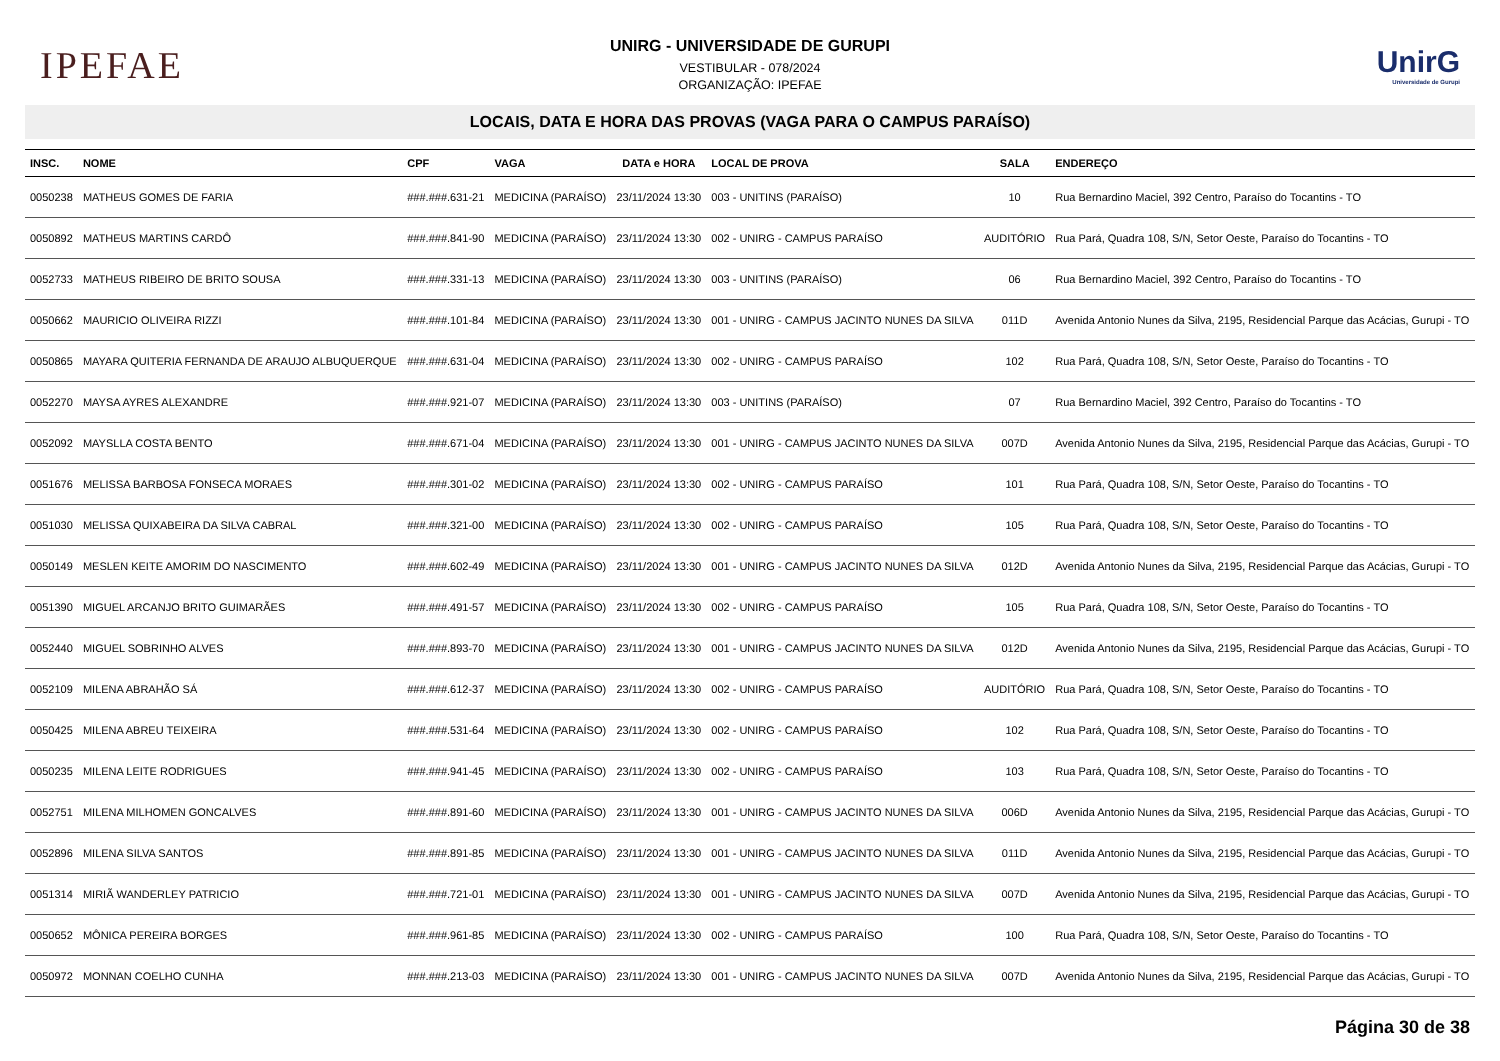IPEFAE
UNIRG - UNIVERSIDADE DE GURUPI
VESTIBULAR - 078/2024
ORGANIZAÇÃO: IPEFAE
UnirG
Universidade de Gurupi
LOCAIS, DATA E HORA DAS PROVAS (VAGA PARA O CAMPUS PARAÍSO)
| INSC. | NOME | CPF | VAGA | DATA e HORA | LOCAL DE PROVA | SALA | ENDEREÇO |
| --- | --- | --- | --- | --- | --- | --- | --- |
| 0050238 | MATHEUS GOMES DE FARIA | ###.###.631-21 | MEDICINA (PARAÍSO) | 23/11/2024 13:30 | 003 - UNITINS (PARAÍSO) | 10 | Rua Bernardino Maciel, 392 Centro, Paraíso do Tocantins - TO |
| 0050892 | MATHEUS MARTINS CARDÔ | ###.###.841-90 | MEDICINA (PARAÍSO) | 23/11/2024 13:30 | 002 - UNIRG - CAMPUS PARAÍSO | AUDITÓRIO | Rua Pará, Quadra 108, S/N, Setor Oeste, Paraíso do Tocantins - TO |
| 0052733 | MATHEUS RIBEIRO DE BRITO SOUSA | ###.###.331-13 | MEDICINA (PARAÍSO) | 23/11/2024 13:30 | 003 - UNITINS (PARAÍSO) | 06 | Rua Bernardino Maciel, 392 Centro, Paraíso do Tocantins - TO |
| 0050662 | MAURICIO OLIVEIRA RIZZI | ###.###.101-84 | MEDICINA (PARAÍSO) | 23/11/2024 13:30 | 001 - UNIRG - CAMPUS JACINTO NUNES DA SILVA | 011D | Avenida Antonio Nunes da Silva, 2195, Residencial Parque das Acácias, Gurupi - TO |
| 0050865 | MAYARA QUITERIA FERNANDA DE ARAUJO ALBUQUERQUE | ###.###.631-04 | MEDICINA (PARAÍSO) | 23/11/2024 13:30 | 002 - UNIRG - CAMPUS PARAÍSO | 102 | Rua Pará, Quadra 108, S/N, Setor Oeste, Paraíso do Tocantins - TO |
| 0052270 | MAYSA AYRES ALEXANDRE | ###.###.921-07 | MEDICINA (PARAÍSO) | 23/11/2024 13:30 | 003 - UNITINS (PARAÍSO) | 07 | Rua Bernardino Maciel, 392 Centro, Paraíso do Tocantins - TO |
| 0052092 | MAYSLLA COSTA BENTO | ###.###.671-04 | MEDICINA (PARAÍSO) | 23/11/2024 13:30 | 001 - UNIRG - CAMPUS JACINTO NUNES DA SILVA | 007D | Avenida Antonio Nunes da Silva, 2195, Residencial Parque das Acácias, Gurupi - TO |
| 0051676 | MELISSA BARBOSA FONSECA MORAES | ###.###.301-02 | MEDICINA (PARAÍSO) | 23/11/2024 13:30 | 002 - UNIRG - CAMPUS PARAÍSO | 101 | Rua Pará, Quadra 108, S/N, Setor Oeste, Paraíso do Tocantins - TO |
| 0051030 | MELISSA QUIXABEIRA DA SILVA CABRAL | ###.###.321-00 | MEDICINA (PARAÍSO) | 23/11/2024 13:30 | 002 - UNIRG - CAMPUS PARAÍSO | 105 | Rua Pará, Quadra 108, S/N, Setor Oeste, Paraíso do Tocantins - TO |
| 0050149 | MESLEN KEITE AMORIM DO NASCIMENTO | ###.###.602-49 | MEDICINA (PARAÍSO) | 23/11/2024 13:30 | 001 - UNIRG - CAMPUS JACINTO NUNES DA SILVA | 012D | Avenida Antonio Nunes da Silva, 2195, Residencial Parque das Acácias, Gurupi - TO |
| 0051390 | MIGUEL ARCANJO BRITO GUIMARÃES | ###.###.491-57 | MEDICINA (PARAÍSO) | 23/11/2024 13:30 | 002 - UNIRG - CAMPUS PARAÍSO | 105 | Rua Pará, Quadra 108, S/N, Setor Oeste, Paraíso do Tocantins - TO |
| 0052440 | MIGUEL SOBRINHO ALVES | ###.###.893-70 | MEDICINA (PARAÍSO) | 23/11/2024 13:30 | 001 - UNIRG - CAMPUS JACINTO NUNES DA SILVA | 012D | Avenida Antonio Nunes da Silva, 2195, Residencial Parque das Acácias, Gurupi - TO |
| 0052109 | MILENA ABRAHÃO SÁ | ###.###.612-37 | MEDICINA (PARAÍSO) | 23/11/2024 13:30 | 002 - UNIRG - CAMPUS PARAÍSO | AUDITÓRIO | Rua Pará, Quadra 108, S/N, Setor Oeste, Paraíso do Tocantins - TO |
| 0050425 | MILENA ABREU TEIXEIRA | ###.###.531-64 | MEDICINA (PARAÍSO) | 23/11/2024 13:30 | 002 - UNIRG - CAMPUS PARAÍSO | 102 | Rua Pará, Quadra 108, S/N, Setor Oeste, Paraíso do Tocantins - TO |
| 0050235 | MILENA LEITE RODRIGUES | ###.###.941-45 | MEDICINA (PARAÍSO) | 23/11/2024 13:30 | 002 - UNIRG - CAMPUS PARAÍSO | 103 | Rua Pará, Quadra 108, S/N, Setor Oeste, Paraíso do Tocantins - TO |
| 0052751 | MILENA MILHOMEN GONCALVES | ###.###.891-60 | MEDICINA (PARAÍSO) | 23/11/2024 13:30 | 001 - UNIRG - CAMPUS JACINTO NUNES DA SILVA | 006D | Avenida Antonio Nunes da Silva, 2195, Residencial Parque das Acácias, Gurupi - TO |
| 0052896 | MILENA SILVA SANTOS | ###.###.891-85 | MEDICINA (PARAÍSO) | 23/11/2024 13:30 | 001 - UNIRG - CAMPUS JACINTO NUNES DA SILVA | 011D | Avenida Antonio Nunes da Silva, 2195, Residencial Parque das Acácias, Gurupi - TO |
| 0051314 | MIRIÃ WANDERLEY PATRICIO | ###.###.721-01 | MEDICINA (PARAÍSO) | 23/11/2024 13:30 | 001 - UNIRG - CAMPUS JACINTO NUNES DA SILVA | 007D | Avenida Antonio Nunes da Silva, 2195, Residencial Parque das Acácias, Gurupi - TO |
| 0050652 | MÔNICA PEREIRA BORGES | ###.###.961-85 | MEDICINA (PARAÍSO) | 23/11/2024 13:30 | 002 - UNIRG - CAMPUS PARAÍSO | 100 | Rua Pará, Quadra 108, S/N, Setor Oeste, Paraíso do Tocantins - TO |
| 0050972 | MONNAN COELHO CUNHA | ###.###.213-03 | MEDICINA (PARAÍSO) | 23/11/2024 13:30 | 001 - UNIRG - CAMPUS JACINTO NUNES DA SILVA | 007D | Avenida Antonio Nunes da Silva, 2195, Residencial Parque das Acácias, Gurupi - TO |
Página 30 de 38